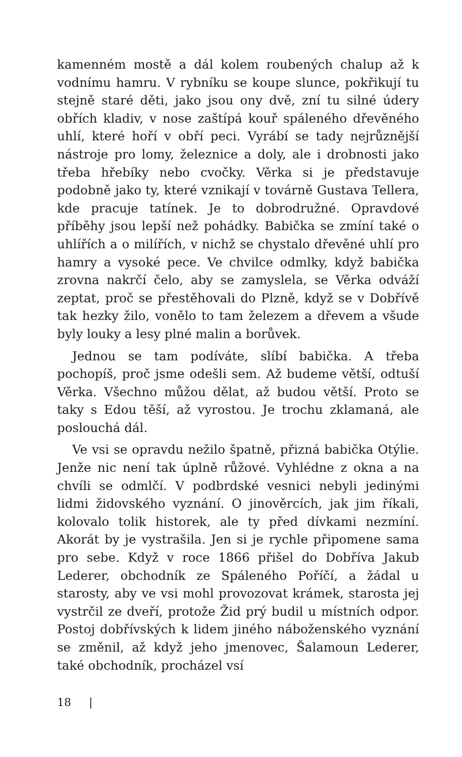kamenném mostě a dál kolem roubených chalup až k vodnímu hamru. V rybníku se koupe slunce, pokřikují tu stejně staré děti, jako jsou ony dvě, zní tu silné údery obřích kladiv, v nose zaštípá kouř spáleného dřevěného uhlí, které hoří v obří peci. Vyrábí se tady nejrůznější nástroje pro lomy, železnice a doly, ale i drobnosti jako třeba hřebíky nebo cvočky. Věrka si je představuje podobně jako ty, které vznikají v továrně Gustava Tellera, kde pracuje tatínek. Je to dobrodružné. Opravdové příběhy jsou lepší než pohádky. Babička se zmíní také o uhlířích a o milířích, v nichž se chystalo dřevěné uhlí pro hamry a vysoké pece. Ve chvilce odmlky, když babička zrovna nakrčí čelo, aby se zamyslela, se Věrka odváží zeptat, proč se přestěhovali do Plzně, když se v Dobřívě tak hezky žilo, vonělo to tam železem a dřevem a všude byly louky a lesy plné malin a borůvek.
Jednou se tam podíváte, slíbí babička. A třeba pochopíš, proč jsme odešli sem. Až budeme větší, odtuší Věrka. Všechno můžou dělat, až budou větší. Proto se taky s Edou těší, až vyrostou. Je trochu zklamaná, ale poslouchá dál.
Ve vsi se opravdu nežilo špatně, přizná babička Otýlie. Jenže nic není tak úplně růžové. Vyhlédne z okna a na chvíli se odmlčí. V podbrdské vesnici nebyli jedinými lidmi židovského vyznání. O jinověrcích, jak jim říkali, kolovalo tolik historek, ale ty před dívkami nezmíní. Akorát by je vystrašila. Jen si je rychle připomene sama pro sebe. Když v roce 1866 přišel do Dobříva Jakub Lederer, obchodník ze Spáleného Poříčí, a žádal u starosty, aby ve vsi mohl provozovat krámek, starosta jej vystrčil ze dveří, protože Žid prý budil u místních odpor. Postoj dobřívských k lidem jiného náboženského vyznání se změnil, až když jeho jmenovec, Šalamoun Lederer, také obchodník, procházel vsí
18 |